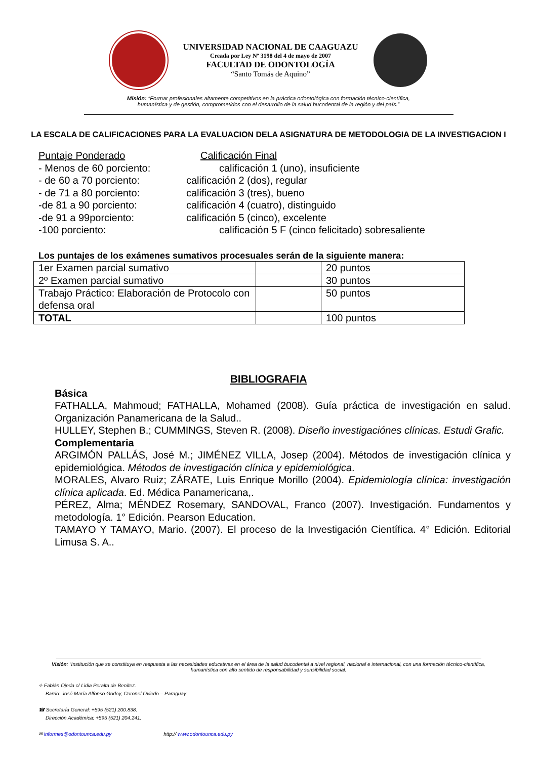UNIVERSIDAD NACIONAL DE CAAGUAZU
Creada por Ley Nº 3198 del 4 de mayo de 2007
FACULTAD DE ODONTOLOGÍA
“Santo Tomás de Aquino”
Misión: “Formar profesionales altamente competitivos en la práctica odontológica con formación técnico-científica,
humanística y de gestión, comprometidos con el desarrollo de la salud bucodental de la región y del país.”
LA ESCALA DE CALIFICACIONES PARA LA EVALUACION DELA ASIGNATURA DE METODOLOGIA DE LA INVESTIGACION I
Puntaje Ponderado Calificación Final
- Menos de 60 porciento: calificación 1 (uno), insuficiente
- de 60 a 70 porciento: calificación 2 (dos), regular
- de 71 a 80 porciento: calificación 3 (tres), bueno
-de 81 a 90 porciento: calificación 4 (cuatro), distinguido
-de 91 a 99porciento: calificación 5 (cinco), excelente
-100 porciento: calificación 5 F (cinco felicitado) sobresaliente
Los puntajes de los exámenes sumativos procesuales serán de la siguiente manera:
| 1er Examen parcial sumativo | | 20 puntos |
| 2º Examen parcial sumativo | | 30 puntos |
| Trabajo Práctico: Elaboración de Protocolo con defensa oral | | 50 puntos |
| TOTAL | | 100 puntos |
BIBLIOGRAFIA
Básica
FATHALLA, Mahmoud; FATHALLA, Mohamed (2008). Guía práctica de investigación en salud. Organización Panamericana de la Salud..
HULLEY, Stephen B.; CUMMINGS, Steven R. (2008). Diseño investigaciónes clínicas. Estudi Grafic.
Complementaria
ARGIMÓN PALLÁS, José M.; JIMÉNEZ VILLA, Josep (2004). Métodos de investigación clínica y epidemiológica. Métodos de investigación clínica y epidemiológica.
MORALES, Alvaro Ruiz; ZÁRATE, Luis Enrique Morillo (2004). Epidemiología clínica: investigación clínica aplicada. Ed. Médica Panamericana,.
PÉREZ, Alma; MÉNDEZ Rosemary, SANDOVAL, Franco (2007). Investigación. Fundamentos y metodología. 1° Edición. Pearson Education.
TAMAYO Y TAMAYO, Mario. (2007). El proceso de la Investigación Científica. 4° Edición. Editorial Limusa S. A..
Visión: “Institución que se constituya en respuesta a las necesidades educativas en el área de la salud bucodental a nivel regional, nacional e internacional, con una formación técnico-científica, humanística con alto sentido de responsabilidad y sensibilidad social.
⌖ Fabián Ojeda c/ Lidia Peralta de Benítez.
Barrio: José María Alfonso Godoy, Coronel Oviedo – Paraguay.
☎ Secretaría General: +595 (521) 200.838.
Dirección Académica: +595 (521) 204.241.
✉ informes@odontounca.edu.py http:// www.odontounca.edu.py